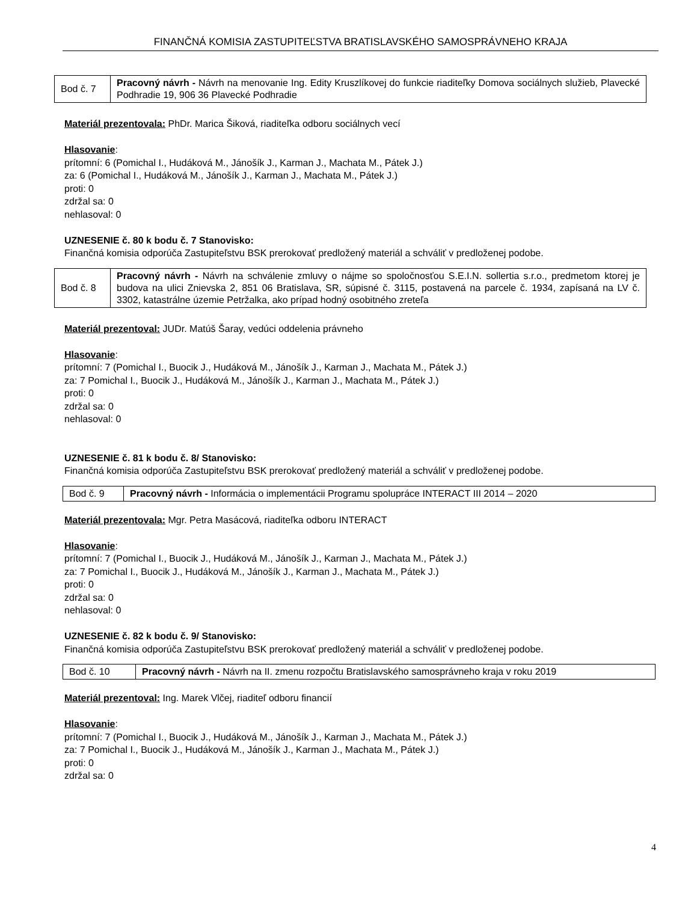FINANČNÁ KOMISIA ZASTUPITEĽSTVA BRATISLAVSKÉHO SAMOSPRÁVNEHO KRAJA
| Bod č. 7 | Pracovný návrh - Návrh na menovanie Ing. Edity Kruszlíkovej do funkcie riaditeľky Domova sociálnych služieb, Plavecké Podhradie 19, 906 36 Plavecké Podhradie |
Materiál prezentovala: PhDr. Marica Šiková, riaditeľka odboru sociálnych vecí
Hlasovanie:
prítomní: 6 (Pomichal I., Hudáková M., Jánošík J., Karman J., Machata M., Pátek J.)
za: 6 (Pomichal I., Hudáková M., Jánošík J., Karman J., Machata M., Pátek J.)
proti: 0
zdržal sa: 0
nehlasoval: 0
UZNESENIE č. 80 k bodu č. 7 Stanovisko:
Finančná komisia odporúča Zastupiteľstvu BSK prerokovať predložený materiál a schváliť v predloženej podobe.
| Bod č. 8 | Pracovný návrh - Návrh na schválenie zmluvy o nájme so spoločnosťou S.E.I.N. sollertia s.r.o., predmetom ktorej je budova na ulici Znievska 2, 851 06 Bratislava, SR, súpisné č. 3115, postavená na parcele č. 1934, zapísaná na LV č. 3302, katastrálne územie Petržalka, ako prípad hodný osobitného zreteľa |
Materiál prezentoval: JUDr. Matúš Šaray, vedúci oddelenia právneho
Hlasovanie:
prítomní: 7 (Pomichal I., Buocik J., Hudáková M., Jánošík J., Karman J., Machata M., Pátek J.)
za: 7 Pomichal I., Buocik J., Hudáková M., Jánošík J., Karman J., Machata M., Pátek J.)
proti: 0
zdržal sa: 0
nehlasoval: 0
UZNESENIE č. 81 k bodu č. 8/ Stanovisko:
Finančná komisia odporúča Zastupiteľstvu BSK prerokovať predložený materiál a schváliť v predloženej podobe.
| Bod č. 9 | Pracovný návrh - Informácia o implementácii Programu spolupráce INTERACT III 2014 – 2020 |
Materiál prezentovala: Mgr. Petra Masácová, riaditeľka odboru INTERACT
Hlasovanie:
prítomní: 7 (Pomichal I., Buocik J., Hudáková M., Jánošík J., Karman J., Machata M., Pátek J.)
za: 7 Pomichal I., Buocik J., Hudáková M., Jánošík J., Karman J., Machata M., Pátek J.)
proti: 0
zdržal sa: 0
nehlasoval: 0
UZNESENIE č. 82 k bodu č. 9/ Stanovisko:
Finančná komisia odporúča Zastupiteľstvu BSK prerokovať predložený materiál a schváliť v predloženej podobe.
| Bod č. 10 | Pracovný návrh - Návrh na II. zmenu rozpočtu Bratislavského samosprávneho kraja v roku 2019 |
Materiál prezentoval: Ing. Marek Vlčej, riaditeľ odboru financií
Hlasovanie:
prítomní: 7 (Pomichal I., Buocik J., Hudáková M., Jánošík J., Karman J., Machata M., Pátek J.)
za: 7 Pomichal I., Buocik J., Hudáková M., Jánošík J., Karman J., Machata M., Pátek J.)
proti: 0
zdržal sa: 0
4